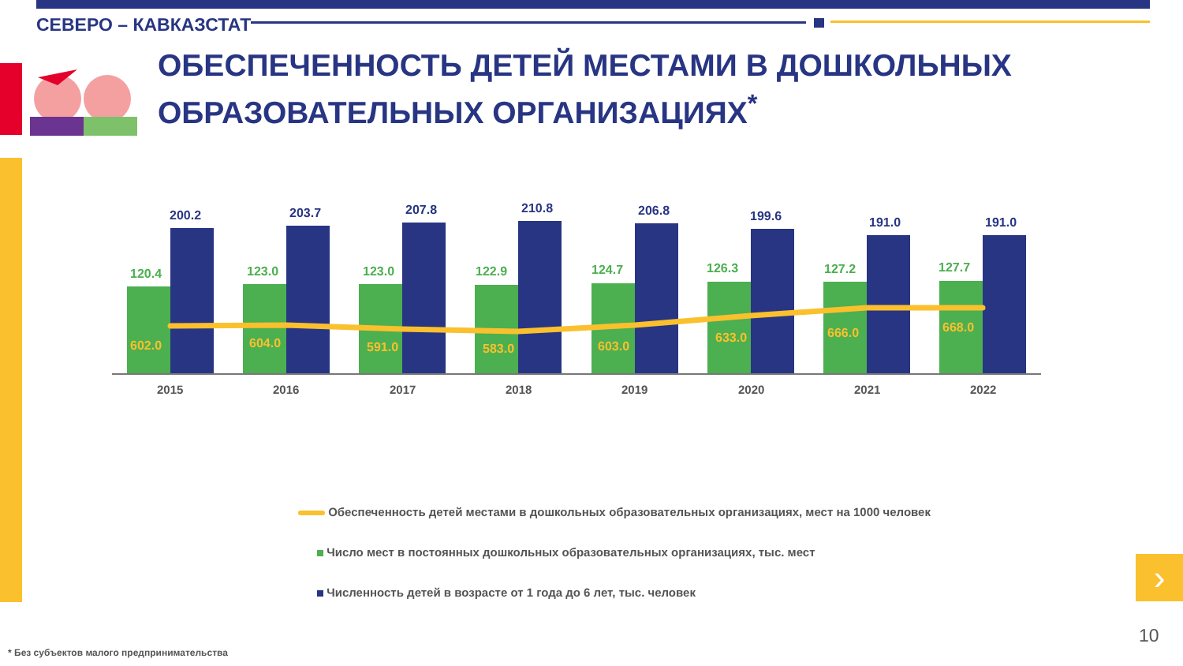СЕВЕРО – КАВКАЗСТАТ
ОБЕСПЕЧЕННОСТЬ ДЕТЕЙ МЕСТАМИ В ДОШКОЛЬНЫХ
ОБРАЗОВАТЕЛЬНЫХ ОРГАНИЗАЦИЯХ<sup>*</sup>
120.4
123.0
123.0
122.9
124.7
126.3
127.2
127.7
200.2
203.7
207.8
210.8
206.8
199.6
191.0
191.0
602.0
604.0
591.0
583.0
603.0
633.0
666.0
668.0
2015
2016
2017
2018
2019
2020
2021
2022
Обеспеченность детей местами в дошкольных образовательных организациях, мест на 1000 человек
Число мест в постоянных дошкольных образовательных организациях, тыс. мест
Численность детей в возрасте от 1 года до 6 лет, тыс. человек
›
10
* Без субъектов малого предпринимательства